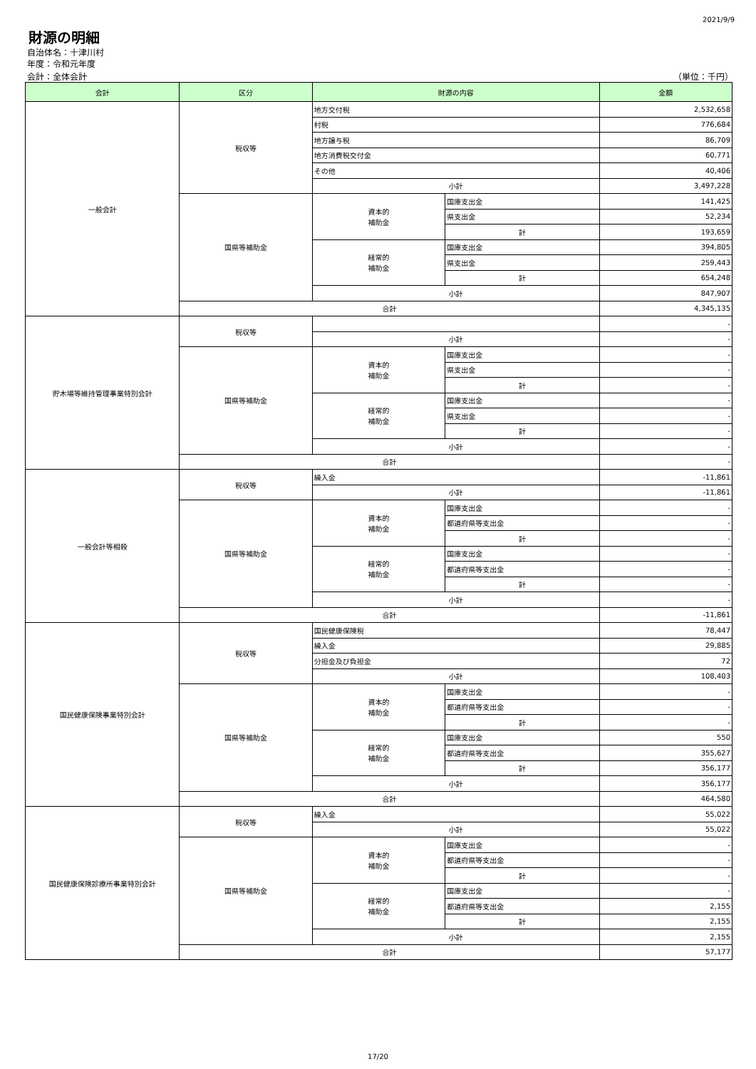2021/9/9
財源の明細
自治体名：十津川村
年度：令和元年度
会計：全体会計 （単位：千円）
| 会計 | 区分 | 財源の内容 | | 金額 |
| --- | --- | --- | --- | --- |
| 一般会計 | 税収等 | 地方交付税 | | 2,532,658 |
| | | 村税 | | 776,684 |
| | | 地方譲与税 | | 86,709 |
| | | 地方消費税交付金 | | 60,771 |
| | | その他 | | 40,406 |
| | | 小計 | | 3,497,228 |
| | 国県等補助金 | 資本的 補助金 | 国庫支出金 | 141,425 |
| | | | 県支出金 | 52,234 |
| | | | 計 | 193,659 |
| | | 経常的 補助金 | 国庫支出金 | 394,805 |
| | | | 県支出金 | 259,443 |
| | | | 計 | 654,248 |
| | | 小計 | | 847,907 |
| | 合計 | | | 4,345,135 |
| 貯木場等維持管理事業特別会計 | 税収等 | | | - |
| | | 小計 | | - |
| | 国県等補助金 | 資本的 補助金 | 国庫支出金 | - |
| | | | 県支出金 | - |
| | | | 計 | - |
| | | 経常的 補助金 | 国庫支出金 | - |
| | | | 県支出金 | - |
| | | | 計 | - |
| | | 小計 | | - |
| | 合計 | | | - |
| 一般会計等相殺 | 税収等 | 繰入金 | | -11,861 |
| | | 小計 | | -11,861 |
| | 国県等補助金 | 資本的 補助金 | 国庫支出金 | - |
| | | | 都道府県等支出金 | - |
| | | | 計 | - |
| | | 経常的 補助金 | 国庫支出金 | - |
| | | | 都道府県等支出金 | - |
| | | | 計 | - |
| | | 小計 | | - |
| | 合計 | | | -11,861 |
| 国民健康保険事業特別会計 | 税収等 | 国民健康保険税 | | 78,447 |
| | | 繰入金 | | 29,885 |
| | | 分担金及び負担金 | | 72 |
| | | 小計 | | 108,403 |
| | 国県等補助金 | 資本的 補助金 | 国庫支出金 | - |
| | | | 都道府県等支出金 | - |
| | | | 計 | - |
| | | 経常的 補助金 | 国庫支出金 | 550 |
| | | | 都道府県等支出金 | 355,627 |
| | | | 計 | 356,177 |
| | | 小計 | | 356,177 |
| | 合計 | | | 464,580 |
| 国民健康保険診療所事業特別会計 | 税収等 | 繰入金 | | 55,022 |
| | | 小計 | | 55,022 |
| | 国県等補助金 | 資本的 補助金 | 国庫支出金 | - |
| | | | 都道府県等支出金 | - |
| | | | 計 | - |
| | | 経常的 補助金 | 国庫支出金 | - |
| | | | 都道府県等支出金 | 2,155 |
| | | | 計 | 2,155 |
| | | 小計 | | 2,155 |
| | 合計 | | | 57,177 |
17/20